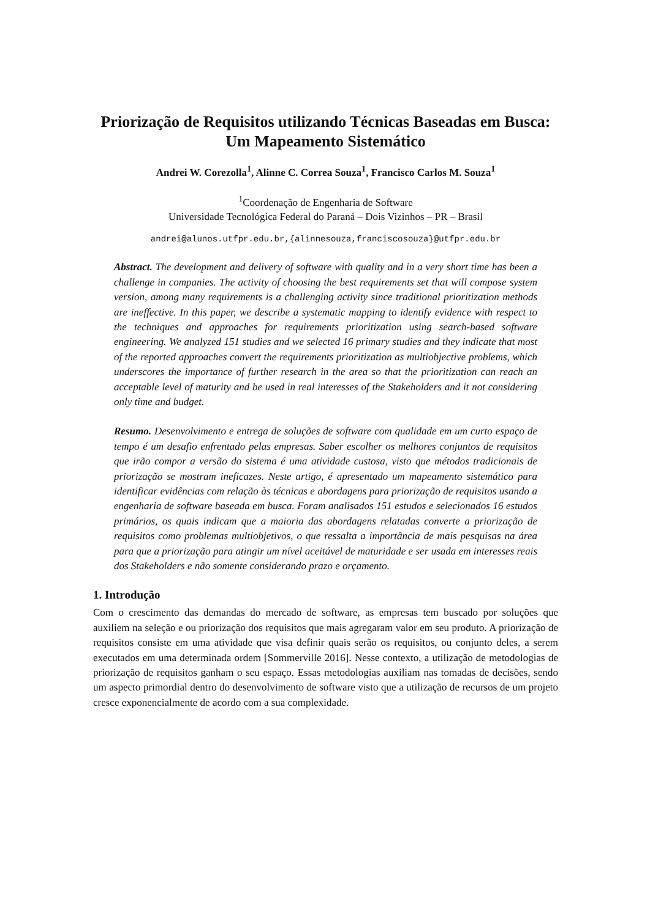Priorização de Requisitos utilizando Técnicas Baseadas em Busca: Um Mapeamento Sistemático
Andrei W. Corezolla<sup>1</sup>, Alinne C. Correa Souza<sup>1</sup>, Francisco Carlos M. Souza<sup>1</sup>
<sup>1</sup> Coordenação de Engenharia de Software
Universidade Tecnológica Federal do Paraná – Dois Vizinhos – PR – Brasil
andrei@alunos.utfpr.edu.br,{alinnesouza,franciscosouza}@utfpr.edu.br
Abstract. The development and delivery of software with quality and in a very short time has been a challenge in companies. The activity of choosing the best requirements set that will compose system version, among many requirements is a challenging activity since traditional prioritization methods are ineffective. In this paper, we describe a systematic mapping to identify evidence with respect to the techniques and approaches for requirements prioritization using search-based software engineering. We analyzed 151 studies and we selected 16 primary studies and they indicate that most of the reported approaches convert the requirements prioritization as multiobjective problems, which underscores the importance of further research in the area so that the prioritization can reach an acceptable level of maturity and be used in real interesses of the Stakeholders and it not considering only time and budget.
Resumo. Desenvolvimento e entrega de soluções de software com qualidade em um curto espaço de tempo é um desafio enfrentado pelas empresas. Saber escolher os melhores conjuntos de requisitos que irão compor a versão do sistema é uma atividade custosa, visto que métodos tradicionais de priorização se mostram ineficazes. Neste artigo, é apresentado um mapeamento sistemático para identificar evidências com relação às técnicas e abordagens para priorização de requisitos usando a engenharia de software baseada em busca. Foram analisados 151 estudos e selecionados 16 estudos primários, os quais indicam que a maioria das abordagens relatadas converte a priorização de requisitos como problemas multiobjetivos, o que ressalta a importância de mais pesquisas na área para que a priorização para atingir um nível aceitável de maturidade e ser usada em interesses reais dos Stakeholders e não somente considerando prazo e orçamento.
1. Introdução
Com o crescimento das demandas do mercado de software, as empresas tem buscado por soluções que auxiliem na seleção e ou priorização dos requisitos que mais agregaram valor em seu produto. A priorização de requisitos consiste em uma atividade que visa definir quais serão os requisitos, ou conjunto deles, a serem executados em uma determinada ordem [Sommerville 2016]. Nesse contexto, a utilização de metodologias de priorização de requisitos ganham o seu espaço. Essas metodologias auxiliam nas tomadas de decisões, sendo um aspecto primordial dentro do desenvolvimento de software visto que a utilização de recursos de um projeto cresce exponencialmente de acordo com a sua complexidade.